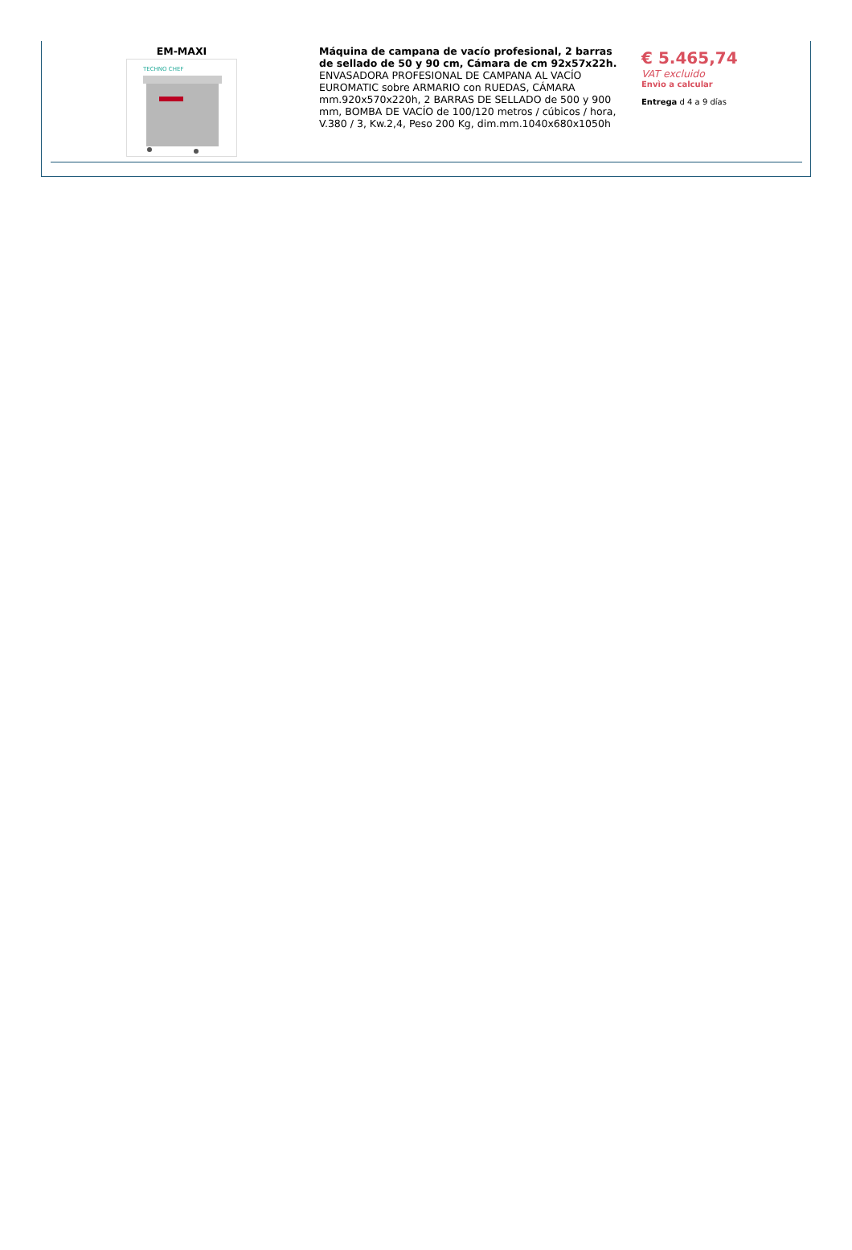| EM-MAXI TECHNO CHEF | Máquina de campana de vacío profesional, 2 barras de sellado de 50 y 90 cm, Cámara de cm 92x57x22h. ENVASADORA PROFESIONAL DE CAMPANA AL VACÍO EUROMATIC sobre ARMARIO con RUEDAS, CÁMARA mm.920x570x220h, 2 BARRAS DE SELLADO de 500 y 900 mm, BOMBA DE VACÍO de 100/120 metros / cúbicos / hora, V.380 / 3, Kw.2,4, Peso 200 Kg, dim.mm.1040x680x1050h | € 5.465,74 VAT excluido Envìo a calcular Entrega d 4 a 9 días |